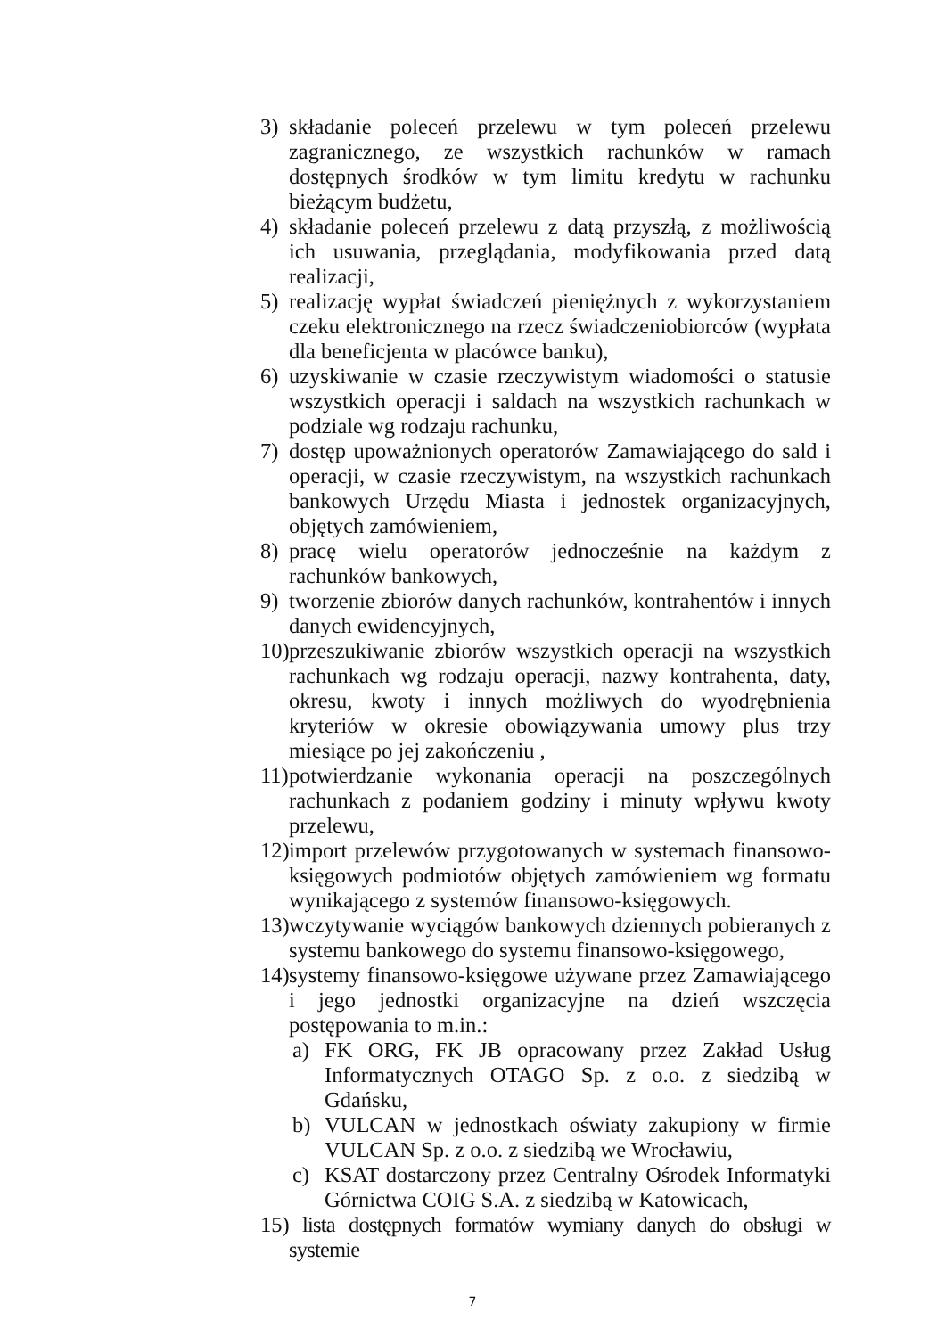3) składanie poleceń przelewu w tym poleceń przelewu zagranicznego, ze wszystkich rachunków w ramach dostępnych środków w tym limitu kredytu w rachunku bieżącym budżetu,
4) składanie poleceń przelewu z datą przyszłą, z możliwością ich usuwania, przeglądania, modyfikowania przed datą realizacji,
5) realizację wypłat świadczeń pieniężnych z wykorzystaniem czeku elektronicznego na rzecz świadczeniobiorców (wypłata dla beneficjenta w placówce banku),
6) uzyskiwanie w czasie rzeczywistym wiadomości o statusie wszystkich operacji i saldach na wszystkich rachunkach w podziale wg rodzaju rachunku,
7) dostęp upoważnionych operatorów Zamawiającego do sald i operacji, w czasie rzeczywistym, na wszystkich rachunkach bankowych Urzędu Miasta i jednostek organizacyjnych, objętych zamówieniem,
8) pracę wielu operatorów jednocześnie na każdym z rachunków bankowych,
9) tworzenie zbiorów danych rachunków, kontrahentów i innych danych ewidencyjnych,
10) przeszukiwanie zbiorów wszystkich operacji na wszystkich rachunkach wg rodzaju operacji, nazwy kontrahenta, daty, okresu, kwoty i innych możliwych do wyodrębnienia kryteriów w okresie obowiązywania umowy plus trzy miesiące po jej zakończeniu ,
11) potwierdzanie wykonania operacji na poszczególnych rachunkach z podaniem godziny i minuty wpływu kwoty przelewu,
12) import przelewów przygotowanych w systemach finansowo-księgowych podmiotów objętych zamówieniem wg formatu wynikającego z systemów finansowo-księgowych.
13) wczytywanie wyciągów bankowych dziennych pobieranych z systemu bankowego do systemu finansowo-księgowego,
14) systemy finansowo-księgowe używane przez Zamawiającego i jego jednostki organizacyjne na dzień wszczęcia postępowania to m.in.:
a) FK ORG, FK JB opracowany przez Zakład Usług Informatycznych OTAGO Sp. z o.o. z siedzibą w Gdańsku,
b) VULCAN w jednostkach oświaty zakupiony w firmie VULCAN Sp. z o.o. z siedzibą we Wrocławiu,
c) KSAT dostarczony przez Centralny Ośrodek Informatyki Górnictwa COIG S.A. z siedzibą w Katowicach,
15) lista dostępnych formatów wymiany danych do obsługi w systemie
7